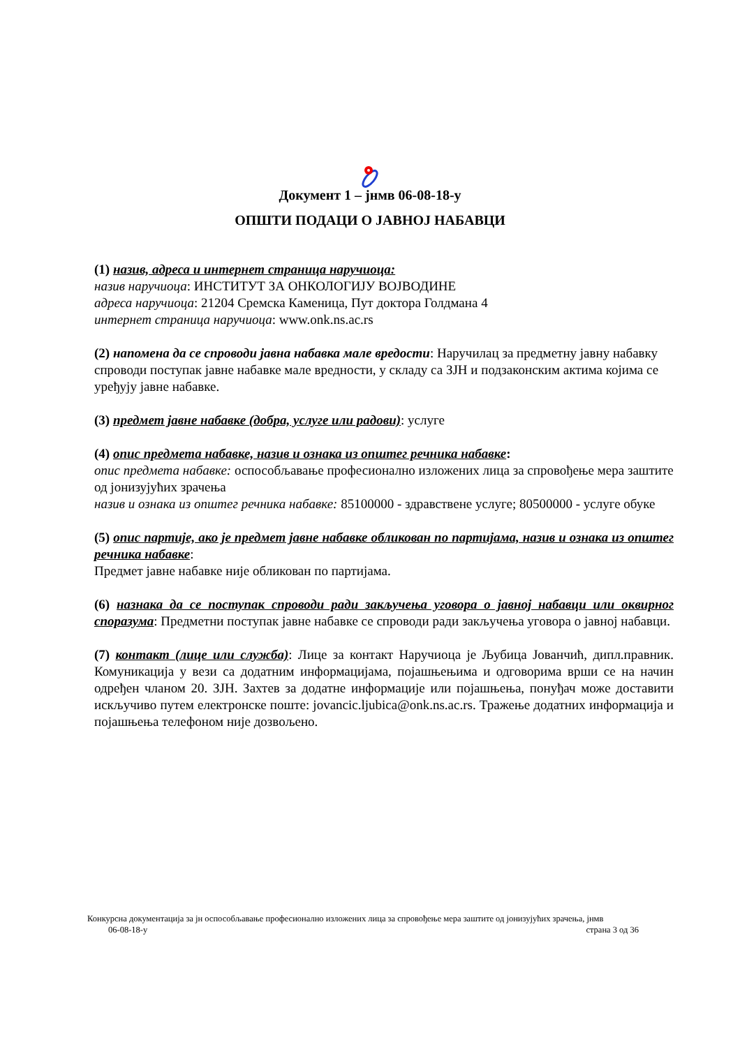Документ 1 – јнмв 06-08-18-у
ОПШТИ ПОДАЦИ О ЈАВНОЈ НАБАВЦИ
(1) назив, адреса и интернет страница наручиоца:
назив наручиоца: ИНСТИТУТ ЗА ОНКОЛОГИЈУ ВОЈВОДИНЕ
адреса наручиоца: 21204 Сремска Каменица, Пут доктора Голдмана 4
интернет страница наручиоца: www.onk.ns.ac.rs
(2) напомена да се спроводи јавна набавка мале вредости: Наручилац за предметну јавну набавку спроводи поступак јавне набавке мале вредности, у складу са ЗЈН и подзаконским актима којима се уређују јавне набавке.
(3) предмет јавне набавке (добра, услуге или радови): услуге
(4) опис предмета набавке, назив и ознака из општег речника набавке:
опис предмета набавке: оспособљавање професионално изложених лица за спровођење мера заштите од јонизујућих зрачења
назив и ознака из општег речника набавке: 85100000 - здравствене услуге; 80500000 - услуге обуке
(5) опис партије, ако је предмет јавне набавке обликован по партијама, назив и ознака из општег речника набавке:
Предмет јавне набавке није обликован по партијама.
(6) назнака да се поступак спроводи ради закључења уговора о јавној набавци или оквирног споразума: Предметни поступак јавне набавке се спроводи ради закључења уговора о јавној набавци.
(7) контакт (лице или служба): Лице за контакт Наручиоца је Љубица Јованчић, дипл.правник. Комуникација у вези са додатним информацијама, појашњењима и одговорима врши се на начин одређен чланом 20. ЗЈН. Захтев за додатне информације или појашњења, понуђач може доставити искључиво путем електронске поште: jovancic.ljubica@onk.ns.ac.rs. Тражење додатних информација и појашњења телефоном није дозвољено.
Конкурсна документација за јн оспособљавање професионално изложених лица за спровођење мера заштите од јонизујућих зрачења, јнмв
06-08-18-у страна 3 од 36